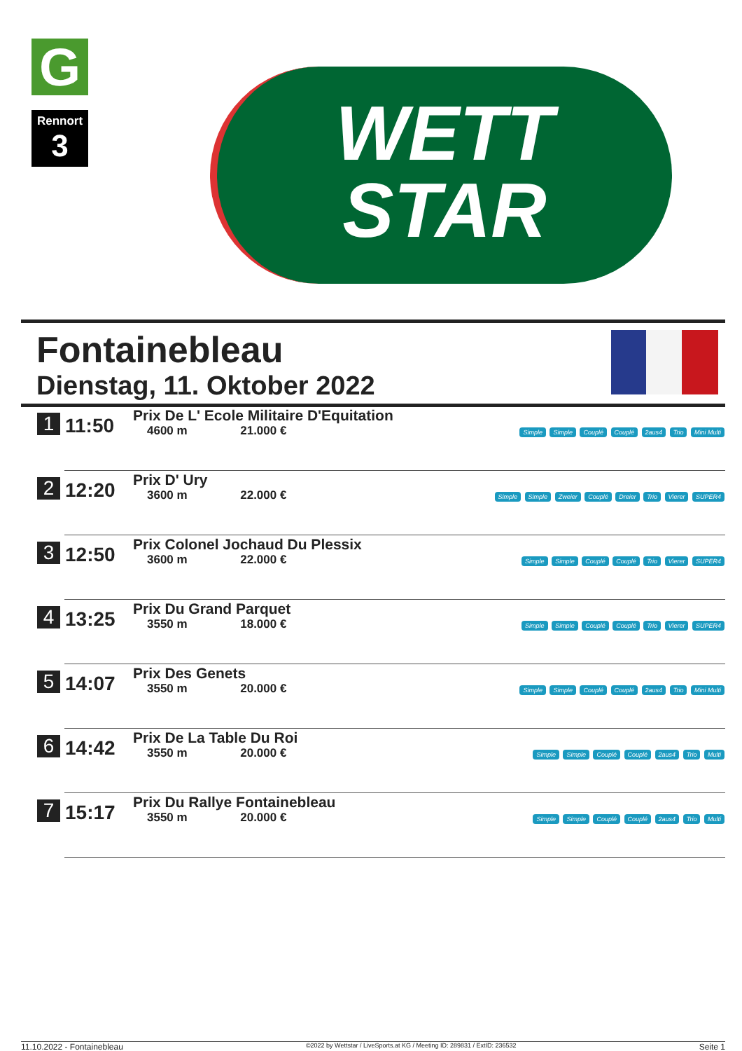G
Rennort
3
WETT
STAR
Fontainebleau
Dienstag, 11. Oktober 2022
| 1 | 11:50 | Prix De L' Ecole Militaire D'Equitation 4600 m 21.000 € | Simple Simple Couplé Couplé 2aus4 Trio Mini Multi |
| 2 | 12:20 | Prix D' Ury 3600 m 22.000 € | Simple Simple Zweier Couplé Dreier Trio Vierer SUPER4 |
| 3 | 12:50 | Prix Colonel Jochaud Du Plessix 3600 m 22.000 € | Simple Simple Couplé Couplé Trio Vierer SUPER4 |
| 4 | 13:25 | Prix Du Grand Parquet 3550 m 18.000 € | Simple Simple Couplé Couplé Trio Vierer SUPER4 |
| 5 | 14:07 | Prix Des Genets 3550 m 20.000 € | Simple Simple Couplé Couplé 2aus4 Trio Mini Multi |
| 6 | 14:42 | Prix De La Table Du Roi 3550 m 20.000 € | Simple Simple Couplé Couplé 2aus4 Trio Multi |
| 7 | 15:17 | Prix Du Rallye Fontainebleau 3550 m 20.000 € | Simple Simple Couplé Couplé 2aus4 Trio Multi |
11.10.2022 - Fontainebleau ©2022 by Wettstar / LiveSports.at KG / Meeting ID: 289831 / ExtID: 236532 Seite 1